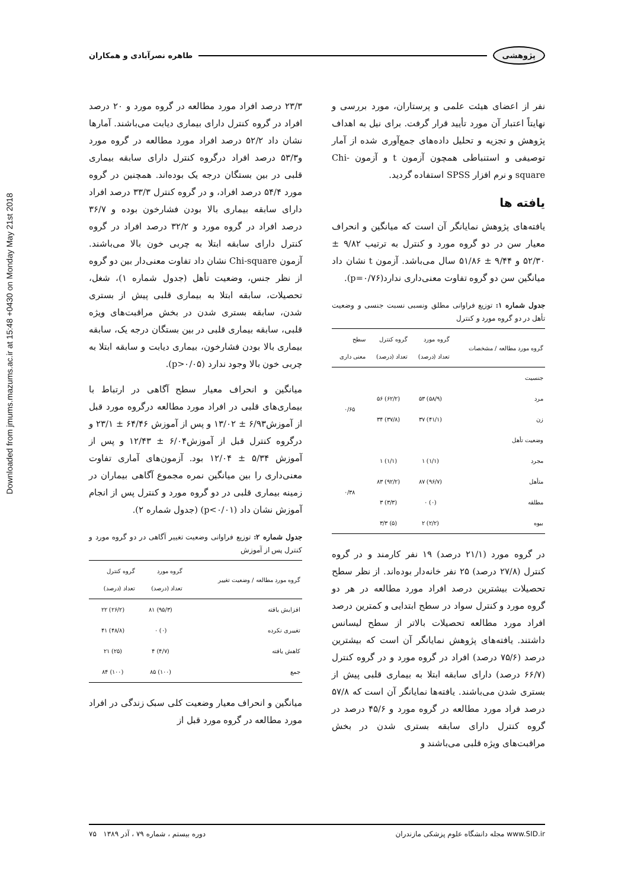Downloaded from jmums.mazums.ac.ir at 15:48 +0430 on Monday May 21st 2018
طاهره نصرآبادی و همکاران پژوهشی
نفر از اعضای هیئت علمی و پرستاران، مورد بررسی و نهایتاً اعتبار آن مورد تأیید قرار گرفت. برای نیل به اهداف پژوهش و تجزیه و تحلیل داده‌های جمع‌آوری شده از آمار توصیفی و استنباطی همچون آزمون t و آزمون Chi-square و نرم افزار SPSS استفاده گردید.
یافته ها
یافته‌های پژوهش نمایانگر آن است که میانگین و انحراف معیار سن در دو گروه مورد و کنترل به ترتیب ۹/۸۲ ± ۵۲/۳۰ و ۹/۴۴ ± ۵۱/۸۶ سال می‌باشد. آزمون t نشان داد میانگین سن دو گروه تفاوت معنی‌داری ندارد(p=۰/۷۶).
جدول شماره ۱: توزیع فراوانی مطلق ونسبی نسبت جنسی و وضعیت تأهل در دو گروه مورد و کنترل
| گروه مورد مطالعه / مشخصات | گروه مورد تعداد (درصد) | گروه کنترل تعداد (درصد) | سطح معنی داری |
| --- | --- | --- | --- |
| جنسیت | | | |
| مرد | (۵۸/۹) ۵۳ | (۶۲/۲) ۵۶ | ۰/۶۵ |
| زن | (۴۱/۱) ۳۷ | (۳۷/۸) ۳۴ | |
| وضعیت تأهل | | | |
| مجرد | (۱/۱) ۱ | (۱/۱) ۱ | ۰/۳۸ |
| متأهل | (۹۶/۷) ۸۷ | (۹۲/۲) ۸۳ | |
| مطلقه | (۰) ۰ | (۳/۳) ۳ | |
| بیوه | (۲/۲) ۲ | (۵) ۳/۳ | |
در گروه مورد (۲۱/۱ درصد) ۱۹ نفر کارمند و در گروه کنترل (۲۷/۸ درصد) ۲۵ نفر خانه‌دار بوده‌اند. از نظر سطح تحصیلات بیشترین درصد افراد مورد مطالعه در هر دو گروه مورد و کنترل سواد در سطح ابتدایی و کمترین درصد افراد مورد مطالعه تحصیلات بالاتر از سطح لیسانس داشتند. یافته‌های پژوهش نمایانگر آن است که بیشترین درصد (۷۵/۶ درصد) افراد در گروه مورد و در گروه کنترل (۶۶/۷ درصد) دارای سابقه ابتلا به بیماری قلبی پیش از بستری شدن می‌باشند. یافته‌ها نمایانگر آن است که ۵۷/۸ درصد فراد مورد مطالعه در گروه مورد و ۴۵/۶ درصد در گروه کنترل دارای سابقه بستری شدن در بخش مراقبت‌های ویژه قلبی می‌باشند و
۲۳/۳ درصد افراد مورد مطالعه در گروه مورد و ۲۰ درصد افراد در گروه کنترل دارای بیماری دیابت می‌باشند. آمارها نشان داد ۵۲/۲ درصد افراد مورد مطالعه در گروه مورد و۵۳/۳ درصد افراد درگروه کنترل دارای سابقه بیماری قلبی در بین بستگان درجه یک بوده‌اند. همچنین در گروه مورد ۵۴/۴ درصد افراد، و در گروه کنترل ۳۳/۳ درصد افراد دارای سابقه بیماری بالا بودن فشارخون بوده و ۳۶/۷ درصد افراد در گروه مورد و ۳۲/۲ درصد افراد در گروه کنترل دارای سابقه ابتلا به چربی خون بالا می‌باشند. آزمون Chi-square نشان داد تفاوت معنی‌دار بین دو گروه از نظر جنس، وضعیت تأهل (جدول شماره ۱)، شغل، تحصیلات، سابقه ابتلا به بیماری قلبی پیش از بستری شدن، سابقه بستری شدن در بخش مراقبت‌های ویژه قلبی، سابقه بیماری قلبی در بین بستگان درجه یک، سابقه بیماری بالا بودن فشارخون، بیماری دیابت و سابقه ابتلا به چربی خون بالا وجود ندارد (p>۰/۰۵).
میانگین و انحراف معیار سطح آگاهی در ارتباط با بیماری‌های قلبی در افراد مورد مطالعه درگروه مورد قبل از آموزش۶/۹۳ ± ۱۳/۰۲ و پس از آموزش ۶۴/۴۶ ± ۲۳/۱ و درگروه کنترل قبل از آموزش۶/۰۴ ± ۱۲/۴۳ و پس از آموزش ۵/۳۴ ± ۱۲/۰۴ بود. آزمون‌های آماری تفاوت معنی‌داری را بین میانگین نمره مجموع آگاهی بیماران در زمینه بیماری قلبی در دو گروه مورد و کنترل پس از انجام آموزش نشان داد (p<۰/۰۱) (جدول شماره ۲).
جدول شماره ۲: توزیع فراوانی وضعیت تغییر آگاهی در دو گروه مورد و کنترل پس از آموزش
| گروه مورد مطالعه / وضعیت تغییر | گروه مورد تعداد (درصد) | گروه کنترل تعداد (درصد) |
| --- | --- | --- |
| افزایش یافته | (۹۵/۳) ۸۱ | (۲۶/۲) ۲۲ |
| تغییری نکرده | (۰) ۰ | (۴۸/۸) ۴۱ |
| کاهش یافته | (۴/۷) ۴ | (۲۵) ۲۱ |
| جمع | (۱۰۰) ۸۵ | (۱۰۰) ۸۴ |
میانگین و انحراف معیار وضعیت کلی سبک زندگی در افراد مورد مطالعه در گروه مورد قبل از
www.SID.ir مجله دانشگاه علوم پزشکی مازندران دوره بیستم ، شماره ۷۹ ، آذر ۱۳۸۹ ۷۵